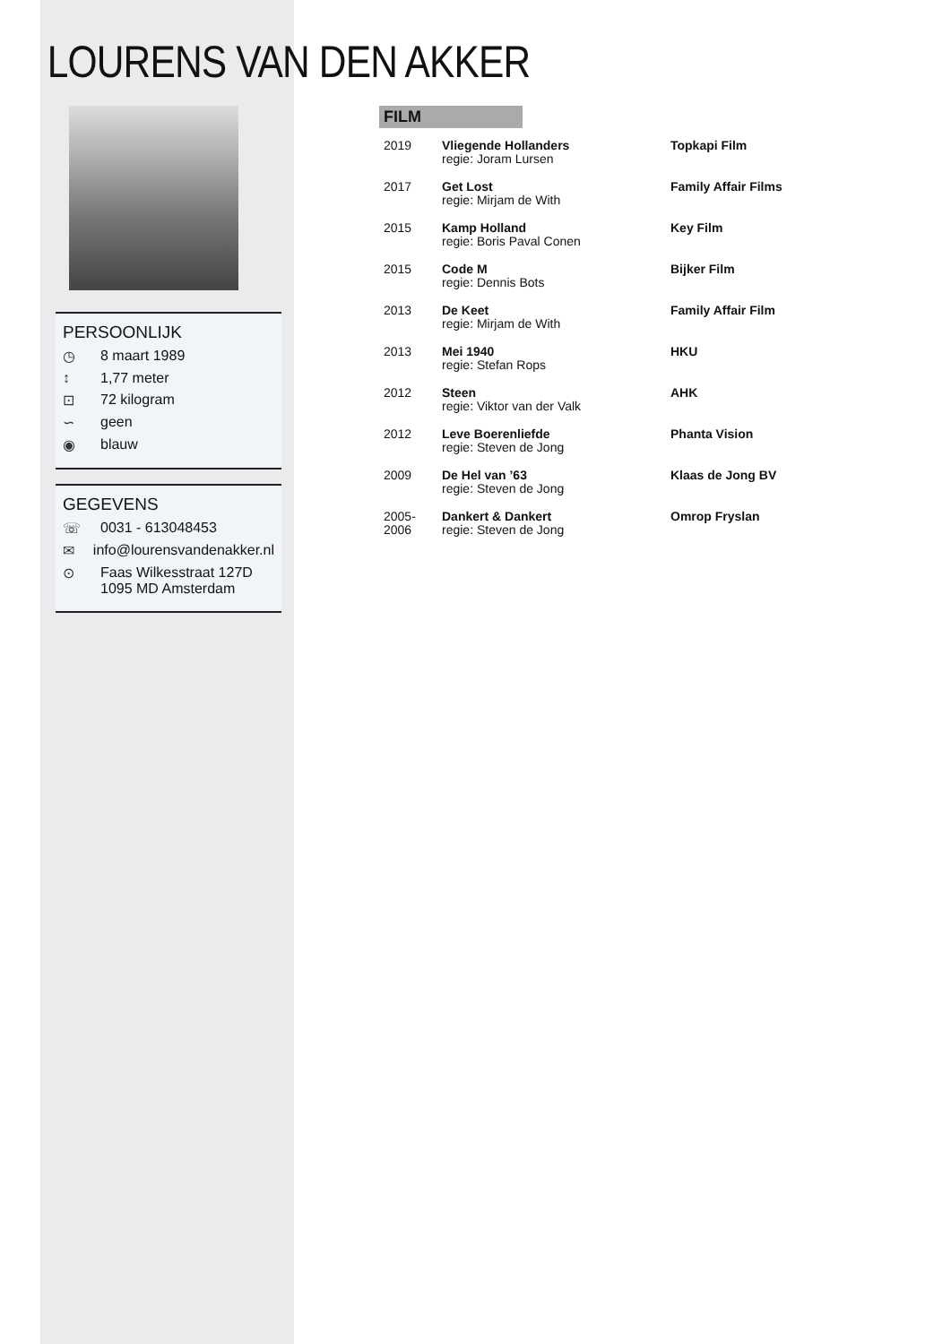LOURENS VAN DEN AKKER
PERSOONLIJK
◷ 8 maart 1989
↕ 1,77 meter
⊡ 72 kilogram
∽ geen
◉ blauw
GEGEVENS
☏ 0031 - 613048453
✉ info@lourensvandenakker.nl
⊙ Faas Wilkesstraat 127D
1095 MD Amsterdam
FILM
| 2019 | Vliegende Hollanders regie: Joram Lursen | Topkapi Film |
| 2017 | Get Lost regie: Mirjam de With | Family Affair Films |
| 2015 | Kamp Holland regie: Boris Paval Conen | Key Film |
| 2015 | Code M regie: Dennis Bots | Bijker Film |
| 2013 | De Keet regie: Mirjam de With | Family Affair Film |
| 2013 | Mei 1940 regie: Stefan Rops | HKU |
| 2012 | Steen regie: Viktor van der Valk | AHK |
| 2012 | Leve Boerenliefde regie: Steven de Jong | Phanta Vision |
| 2009 | De Hel van ’63 regie: Steven de Jong | Klaas de Jong BV |
| 2005-2006 | Dankert & Dankert regie: Steven de Jong | Omrop Fryslan |